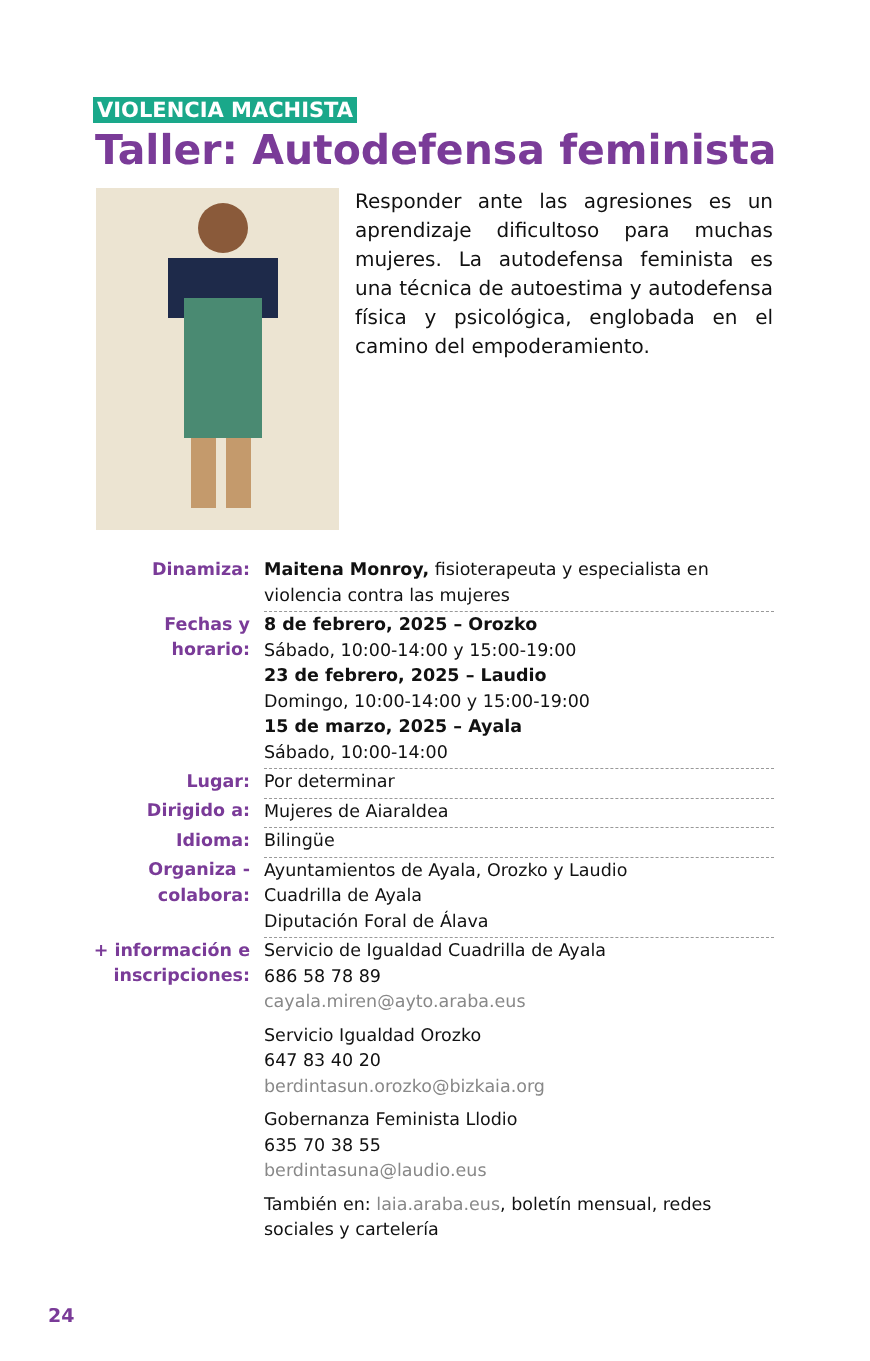VIOLENCIA MACHISTA
Taller: Autodefensa feminista
Responder ante las agresiones es un aprendizaje dificultoso para muchas mujeres. La autodefensa feminista es una técnica de autoestima y autodefensa física y psicológica, englobada en el camino del empoderamiento.
| Dinamiza: | Maitena Monroy, fisioterapeuta y especialista en violencia contra las mujeres |
| Fechas y horario: | 8 de febrero, 2025 – Orozko Sábado, 10:00-14:00 y 15:00-19:00 23 de febrero, 2025 – Laudio Domingo, 10:00-14:00 y 15:00-19:00 15 de marzo, 2025 – Ayala Sábado, 10:00-14:00 |
| Lugar: | Por determinar |
| Dirigido a: | Mujeres de Aiaraldea |
| Idioma: | Bilingüe |
| Organiza - colabora: | Ayuntamientos de Ayala, Orozko y Laudio Cuadrilla de Ayala Diputación Foral de Álava |
| + información e inscripciones: | Servicio de Igualdad Cuadrilla de Ayala 686 58 78 89 cayala.miren@ayto.araba.eus Servicio Igualdad Orozko 647 83 40 20 berdintasun.orozko@bizkaia.org Gobernanza Feminista Llodio 635 70 38 55 berdintasuna@laudio.eus También en: laia.araba.eus , boletín mensual, redes sociales y cartelería |
24